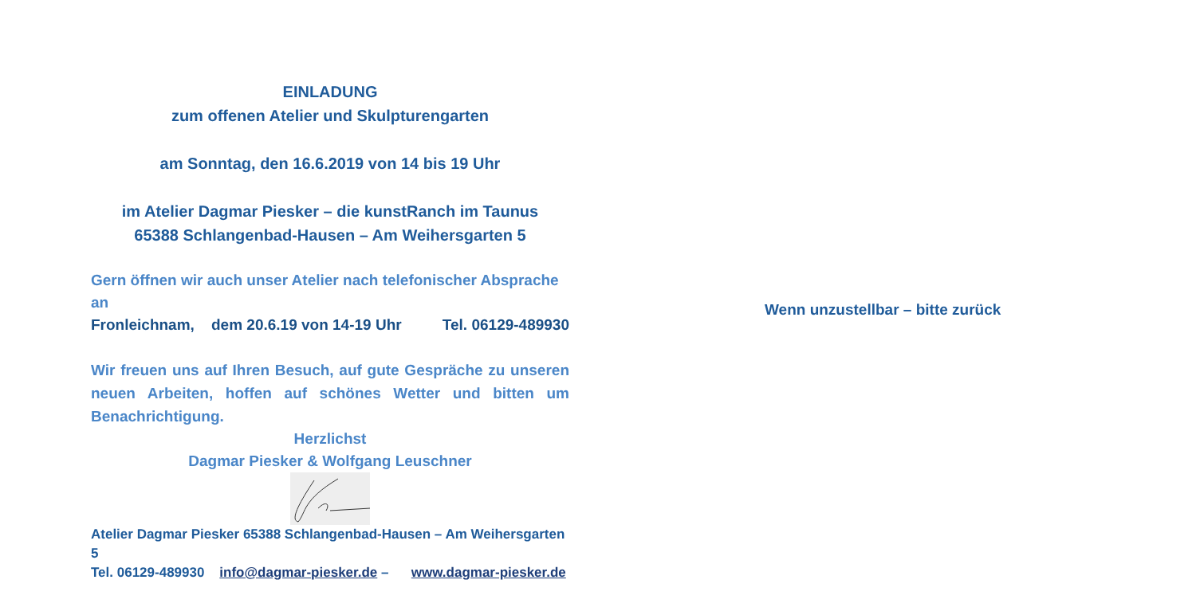EINLADUNG
zum offenen Atelier und Skulpturengarten
am Sonntag, den 16.6.2019 von 14 bis 19 Uhr
im Atelier Dagmar Piesker – die kunstRanch im Taunus
65388 Schlangenbad-Hausen – Am Weihersgarten 5
Gern öffnen wir auch unser Atelier nach telefonischer Absprache an
Fronleichnam, dem 20.6.19 von 14-19 Uhr Tel. 06129-489930
Wir freuen uns auf Ihren Besuch, auf gute Gespräche zu unseren neuen Arbeiten, hoffen auf schönes Wetter und bitten um Benachrichtigung.
Herzlichst
Dagmar Piesker & Wolfgang Leuschner
Atelier Dagmar Piesker 65388 Schlangenbad-Hausen – Am Weihersgarten 5
Tel. 06129-489930 info@dagmar-piesker.de – www.dagmar-piesker.de
Wenn unzustellbar – bitte zurück